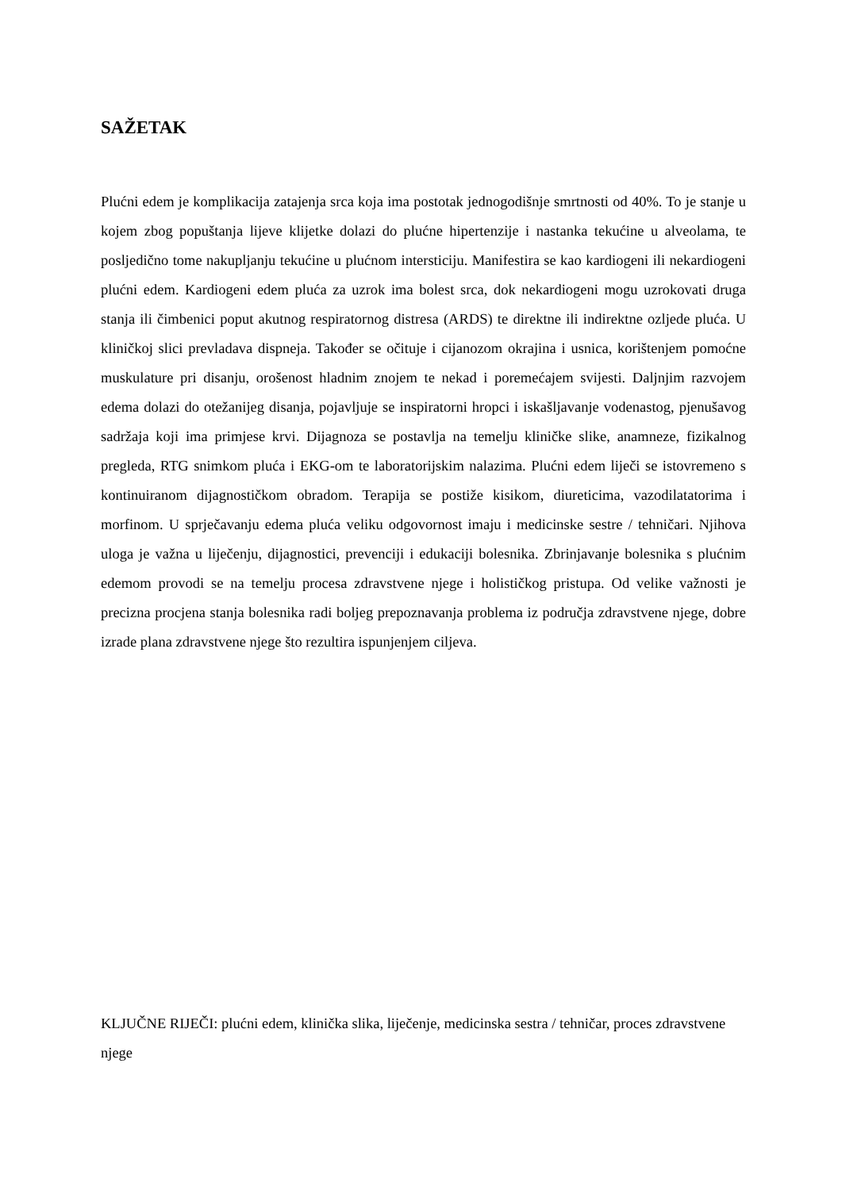SAŽETAK
Plućni edem je komplikacija zatajenja srca koja ima postotak jednogodišnje smrtnosti od 40%. To je stanje u kojem zbog popuštanja lijeve klijetke dolazi do plućne hipertenzije i nastanka tekućine u alveolama, te posljedično tome nakupljanju tekućine u plućnom intersticiju. Manifestira se kao kardiogeni ili nekardiogeni plućni edem. Kardiogeni edem pluća za uzrok ima bolest srca, dok nekardiogeni mogu uzrokovati druga stanja ili čimbenici poput akutnog respiratornog distresa (ARDS) te direktne ili indirektne ozljede pluća. U kliničkoj slici prevladava dispneja. Također se očituje i cijanozom okrajina i usnica, korištenjem pomoćne muskulature pri disanju, orošenost hladnim znojem te nekad i poremećajem svijesti. Daljnjim razvojem edema dolazi do otežanijeg disanja, pojavljuje se inspiratorni hropci i iskašljavanje vodenastog, pjenušavog sadržaja koji ima primjese krvi. Dijagnoza se postavlja na temelju kliničke slike, anamneze, fizikalnog pregleda, RTG snimkom pluća i EKG-om te laboratorijskim nalazima. Plućni edem liječi se istovremeno s kontinuiranom dijagnostičkom obradom. Terapija se postiže kisikom, diureticima, vazodilatatorima i morfinom. U sprječavanju edema pluća veliku odgovornost imaju i medicinske sestre / tehničari. Njihova uloga je važna u liječenju, dijagnostici, prevenciji i edukaciji bolesnika. Zbrinjavanje bolesnika s plućnim edemom provodi se na temelju procesa zdravstvene njege i holističkog pristupa. Od velike važnosti je precizna procjena stanja bolesnika radi boljeg prepoznavanja problema iz područja zdravstvene njege, dobre izrade plana zdravstvene njege što rezultira ispunjenjem ciljeva.
KLJUČNE RIJEČI: plućni edem, klinička slika, liječenje, medicinska sestra / tehničar, proces zdravstvene njege